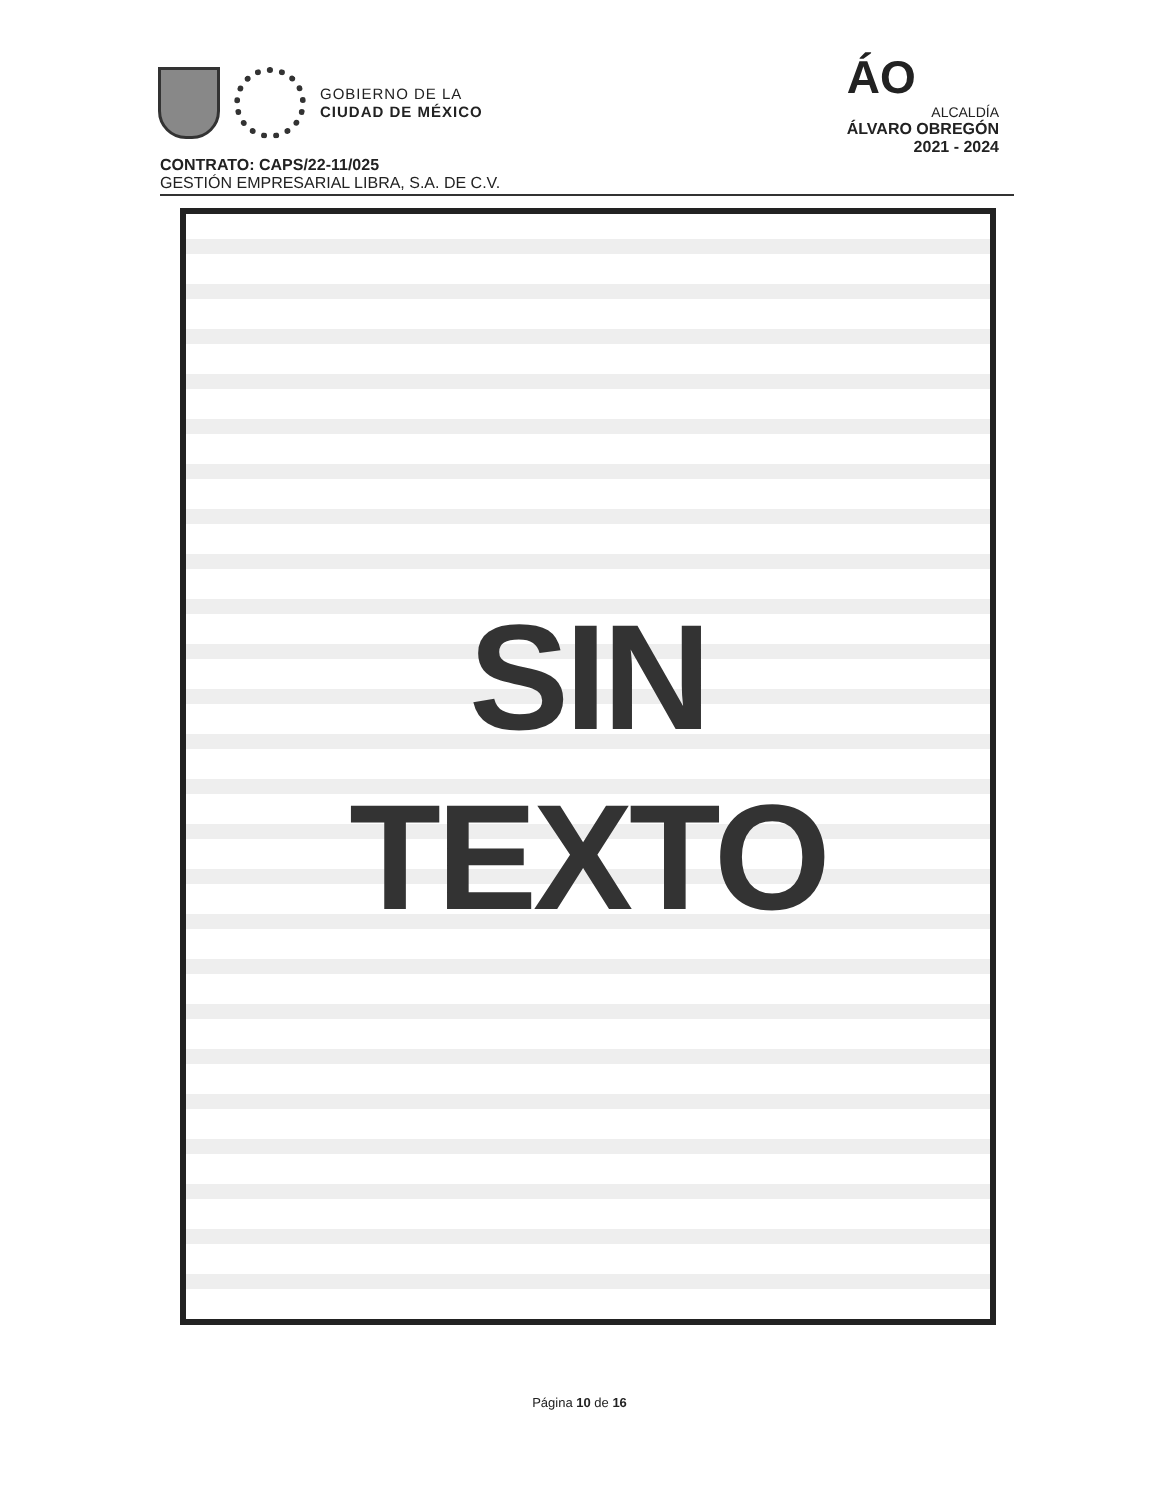GOBIERNO DE LA
CIUDAD DE MÉXICO
ÁO
ALCALDÍA
ÁLVARO OBREGÓN
2021 - 2024
CONTRATO: CAPS/22-11/025
GESTIÓN EMPRESARIAL LIBRA, S.A. DE C.V.
SIN
TEXTO
Página 10 de 16